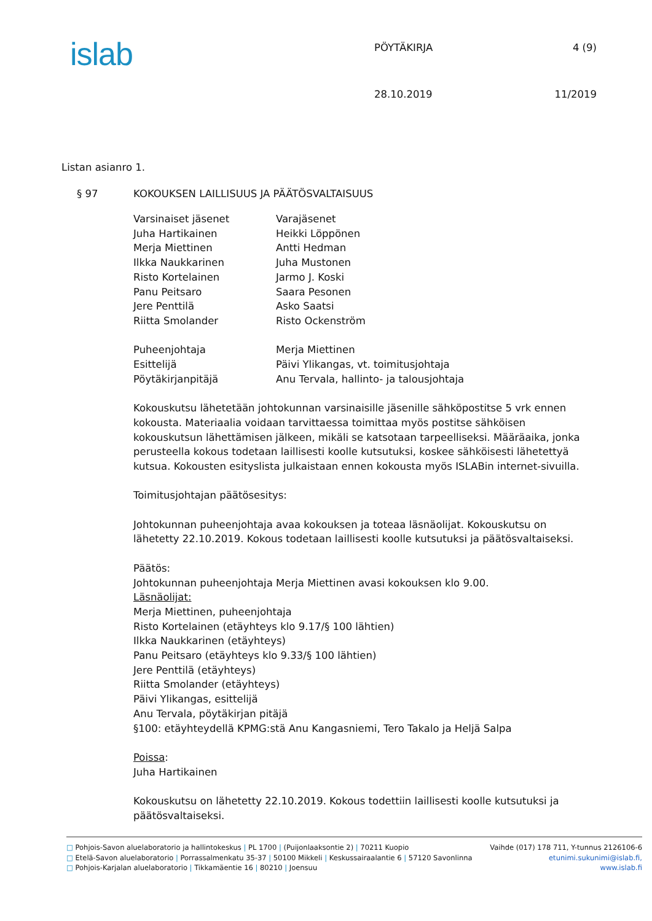islab
PÖYTÄKIRJA
28.10.2019
4 (9)
11/2019
Listan asianro 1.
§ 97 KOKOUKSEN LAILLISUUS JA PÄÄTÖSVALTAISUUS
Varsinaiset jäsenet
Juha Hartikainen
Merja Miettinen
Ilkka Naukkarinen
Risto Kortelainen
Panu Peitsaro
Jere Penttilä
Riitta Smolander
Varajäsenet
Heikki Löppönen
Antti Hedman
Juha Mustonen
Jarmo J. Koski
Saara Pesonen
Asko Saatsi
Risto Ockenström
Puheenjohtaja
Esittelijä
Pöytäkirjanpitäjä
Merja Miettinen
Päivi Ylikangas, vt. toimitusjohtaja
Anu Tervala, hallinto- ja talousjohtaja
Kokouskutsu lähetetään johtokunnan varsinaisille jäsenille sähköpostitse 5 vrk ennen kokousta. Materiaalia voidaan tarvittaessa toimittaa myös postitse sähköisen kokouskutsun lähettämisen jälkeen, mikäli se katsotaan tarpeelliseksi. Määräaika, jonka perusteella kokous todetaan laillisesti koolle kutsutuksi, koskee sähköisesti lähetettyä kutsua. Kokousten esityslista julkaistaan ennen kokousta myös ISLABin internet-sivuilla.
Toimitusjohtajan päätösesitys:
Johtokunnan puheenjohtaja avaa kokouksen ja toteaa läsnäolijat. Kokouskutsu on lähetetty 22.10.2019. Kokous todetaan laillisesti koolle kutsutuksi ja päätösvaltaiseksi.
Päätös:
Johtokunnan puheenjohtaja Merja Miettinen avasi kokouksen klo 9.00.
Läsnäolijat:
Merja Miettinen, puheenjohtaja
Risto Kortelainen (etäyhteys klo 9.17/§ 100 lähtien)
Ilkka Naukkarinen (etäyhteys)
Panu Peitsaro (etäyhteys klo 9.33/§ 100 lähtien)
Jere Penttilä (etäyhteys)
Riitta Smolander (etäyhteys)
Päivi Ylikangas, esittelijä
Anu Tervala, pöytäkirjan pitäjä
§100: etäyhteydellä KPMG:stä Anu Kangasniemi, Tero Takalo ja Heljä Salpa
Poissa:
Juha Hartikainen
Kokouskutsu on lähetetty 22.10.2019. Kokous todettiin laillisesti koolle kutsutuksi ja päätösvaltaiseksi.
□ Pohjois-Savon aluelaboratorio ja hallintokeskus | PL 1700 | (Puijonlaaksontie 2) | 70211 Kuopio Vaihde (017) 178 711, Y-tunnus 2126106-6
□ Etelä-Savon aluelaboratorio | Porrassalmenkatu 35-37 | 50100 Mikkeli | Keskussairaalantie 6 | 57120 Savonlinna etunimi.sukunimi@islab.fi,
□ Pohjois-Karjalan aluelaboratorio | Tikkamäentie 16 | 80210 | Joensuu www.islab.fi